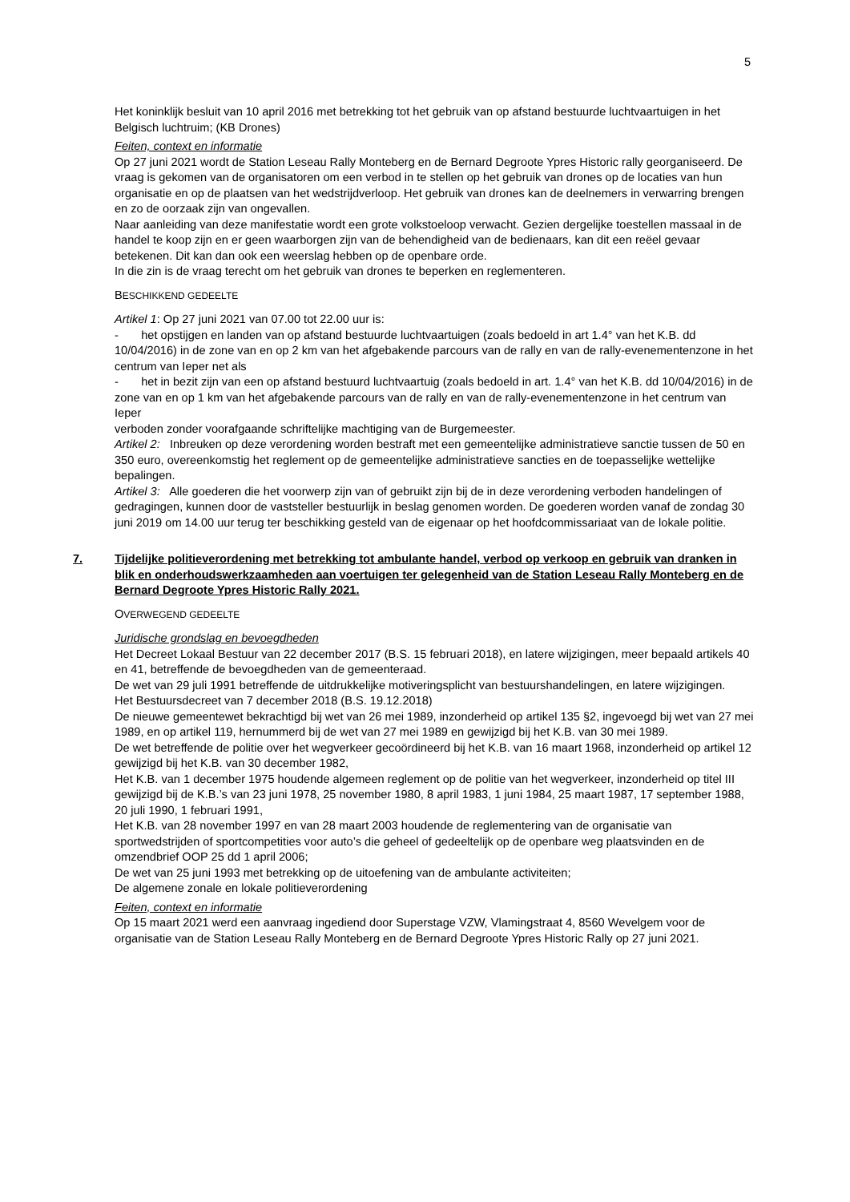5
Het koninklijk besluit van 10 april 2016 met betrekking tot het gebruik van op afstand bestuurde luchtvaartuigen in het Belgisch luchtruim; (KB Drones)
Feiten, context en informatie
Op 27 juni 2021 wordt de Station Leseau Rally Monteberg en de Bernard Degroote Ypres Historic rally georganiseerd. De vraag is gekomen van de organisatoren om een verbod in te stellen op het gebruik van drones op de locaties van hun organisatie en op de plaatsen van het wedstrijdverloop. Het gebruik van drones kan de deelnemers in verwarring brengen en zo de oorzaak zijn van ongevallen.
Naar aanleiding van deze manifestatie wordt een grote volkstoeloop verwacht. Gezien dergelijke toestellen massaal in de handel te koop zijn en er geen waarborgen zijn van de behendigheid van de bedienaars, kan dit een reëel gevaar betekenen. Dit kan dan ook een weerslag hebben op de openbare orde.
In die zin is de vraag terecht om het gebruik van drones te beperken en reglementeren.
BESCHIKKEND GEDEELTE
Artikel 1: Op 27 juni 2021 van 07.00 tot 22.00 uur is:
- het opstijgen en landen van op afstand bestuurde luchtvaartuigen (zoals bedoeld in art 1.4° van het K.B. dd 10/04/2016) in de zone van en op 2 km van het afgebakende parcours van de rally en van de rally-evenementenzone in het centrum van Ieper net als
- het in bezit zijn van een op afstand bestuurd luchtvaartuig (zoals bedoeld in art. 1.4° van het K.B. dd 10/04/2016) in de zone van en op 1 km van het afgebakende parcours van de rally en van de rally-evenementenzone in het centrum van Ieper
verboden zonder voorafgaande schriftelijke machtiging van de Burgemeester.
Artikel 2: Inbreuken op deze verordening worden bestraft met een gemeentelijke administratieve sanctie tussen de 50 en 350 euro, overeenkomstig het reglement op de gemeentelijke administratieve sancties en de toepasselijke wettelijke bepalingen.
Artikel 3: Alle goederen die het voorwerp zijn van of gebruikt zijn bij de in deze verordening verboden handelingen of gedragingen, kunnen door de vaststeller bestuurlijk in beslag genomen worden. De goederen worden vanaf de zondag 30 juni 2019 om 14.00 uur terug ter beschikking gesteld van de eigenaar op het hoofdcommissariaat van de lokale politie.
7. Tijdelijke politieverordening met betrekking tot ambulante handel, verbod op verkoop en gebruik van dranken in blik en onderhoudswerkzaamheden aan voertuigen ter gelegenheid van de Station Leseau Rally Monteberg en de Bernard Degroote Ypres Historic Rally 2021.
OVERWEGEND GEDEELTE
Juridische grondslag en bevoegdheden
Het Decreet Lokaal Bestuur van 22 december 2017 (B.S. 15 februari 2018), en latere wijzigingen, meer bepaald artikels 40 en 41, betreffende de bevoegdheden van de gemeenteraad.
De wet van 29 juli 1991 betreffende de uitdrukkelijke motiveringsplicht van bestuurshandelingen, en latere wijzigingen.
Het Bestuursdecreet van 7 december 2018 (B.S. 19.12.2018)
De nieuwe gemeentewet bekrachtigd bij wet van 26 mei 1989, inzonderheid op artikel 135 §2, ingevoegd bij wet van 27 mei 1989, en op artikel 119, hernummerd bij de wet van 27 mei 1989 en gewijzigd bij het K.B. van 30 mei 1989.
De wet betreffende de politie over het wegverkeer gecoördineerd bij het K.B. van 16 maart 1968, inzonderheid op artikel 12 gewijzigd bij het K.B. van 30 december 1982,
Het K.B. van 1 december 1975 houdende algemeen reglement op de politie van het wegverkeer, inzonderheid op titel III gewijzigd bij de K.B.’s van 23 juni 1978, 25 november 1980, 8 april 1983, 1 juni 1984, 25 maart 1987, 17 september 1988, 20 juli 1990, 1 februari 1991,
Het K.B. van 28 november 1997 en van 28 maart 2003 houdende de reglementering van de organisatie van sportwedstrijden of sportcompetities voor auto’s die geheel of gedeeltelijk op de openbare weg plaatsvinden en de omzendbrief OOP 25 dd 1 april 2006;
De wet van 25 juni 1993 met betrekking op de uitoefening van de ambulante activiteiten;
De algemene zonale en lokale politieverordening
Feiten, context en informatie
Op 15 maart 2021 werd een aanvraag ingediend door Superstage VZW, Vlamingstraat 4, 8560 Wevelgem voor de organisatie van de Station Leseau Rally Monteberg en de Bernard Degroote Ypres Historic Rally op 27 juni 2021.